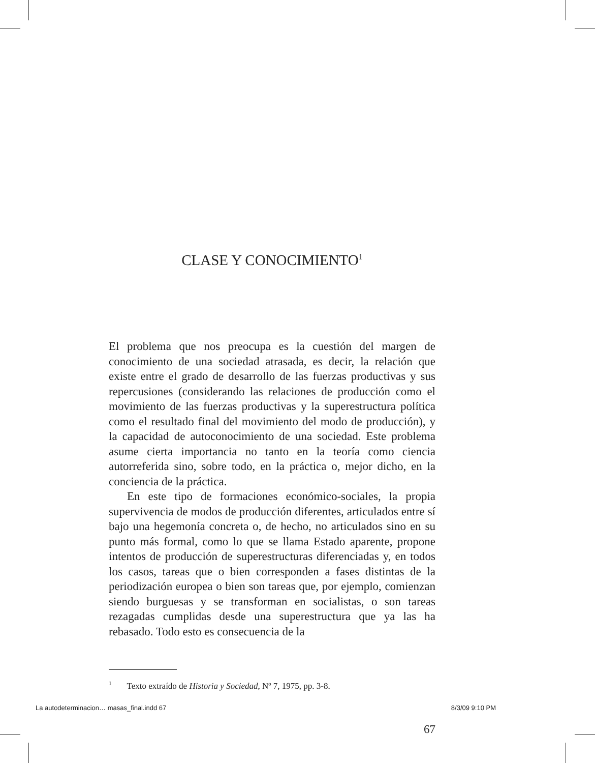CLASE Y CONOCIMIENTO<sup>1</sup>
El problema que nos preocupa es la cuestión del margen de conocimiento de una sociedad atrasada, es decir, la relación que existe entre el grado de desarrollo de las fuerzas productivas y sus repercusiones (considerando las relaciones de producción como el movimiento de las fuerzas productivas y la superestructura política como el resultado final del movimiento del modo de producción), y la capacidad de autoconocimiento de una sociedad. Este problema asume cierta importancia no tanto en la teoría como ciencia autorreferida sino, sobre todo, en la práctica o, mejor dicho, en la conciencia de la práctica.
En este tipo de formaciones económico-sociales, la propia supervivencia de modos de producción diferentes, articulados entre sí bajo una hegemonía concreta o, de hecho, no articulados sino en su punto más formal, como lo que se llama Estado aparente, propone intentos de producción de superestructuras diferenciadas y, en todos los casos, tareas que o bien corresponden a fases distintas de la periodización europea o bien son tareas que, por ejemplo, comienzan siendo burguesas y se transforman en socialistas, o son tareas rezagadas cumplidas desde una superestructura que ya las ha rebasado. Todo esto es consecuencia de la
<sup>1</sup> Texto extraído de Historia y Sociedad, Nº 7, 1975, pp. 3-8.
67
La autodeterminacion… masas_final.indd 67 8/3/09 9:10 PM